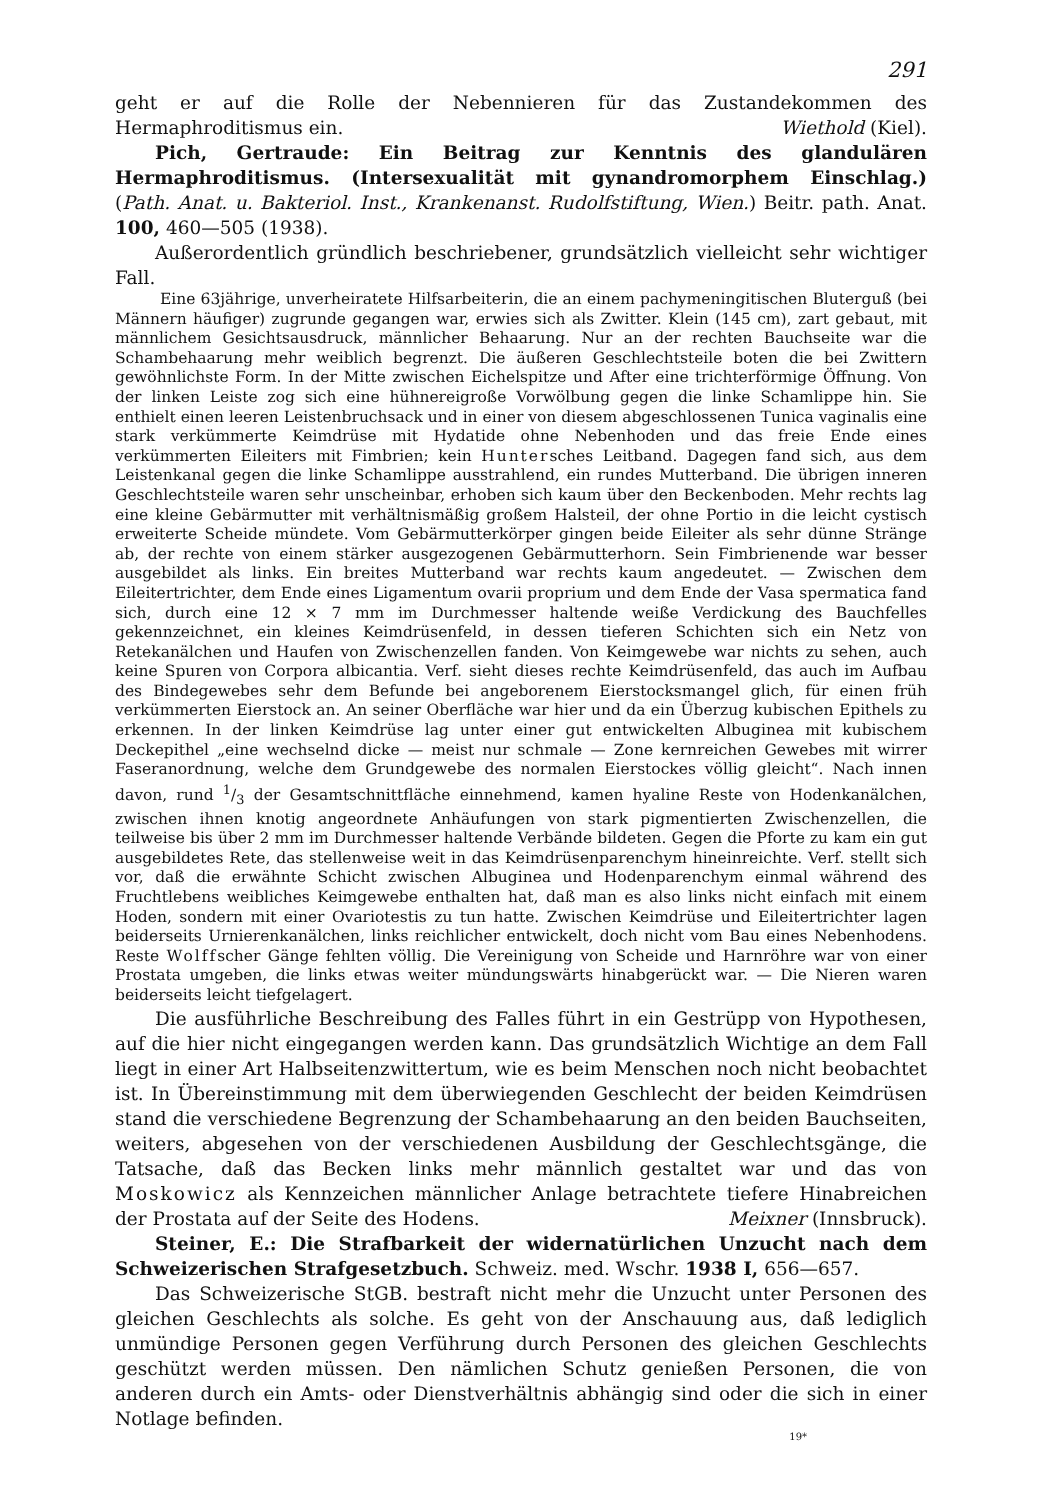291
geht er auf die Rolle der Nebennieren für das Zustandekommen des Hermaphroditismus ein. Wiethold (Kiel).
Pich, Gertraude: Ein Beitrag zur Kenntnis des glandulären Hermaphroditismus. (Intersexualität mit gynandromorphem Einschlag.) (Path. Anat. u. Bakteriol. Inst., Krankenanst. Rudolfstiftung, Wien.) Beitr. path. Anat. 100, 460—505 (1938).
Außerordentlich gründlich beschriebener, grundsätzlich vielleicht sehr wichtiger Fall.
Eine 63jährige, unverheiratete Hilfsarbeiterin, die an einem pachymeningitischen Bluterguß (bei Männern häufiger) zugrunde gegangen war, erwies sich als Zwitter. Klein (145 cm), zart gebaut, mit männlichem Gesichtsausdruck, männlicher Behaarung. Nur an der rechten Bauchseite war die Schambehaarung mehr weiblich begrenzt. Die äußeren Geschlechtsteile boten die bei Zwittern gewöhnlichste Form. In der Mitte zwischen Eichelspitze und After eine trichterförmige Öffnung. Von der linken Leiste zog sich eine hühnereigroße Vorwölbung gegen die linke Schamlippe hin. Sie enthielt einen leeren Leistenbruchsack und in einer von diesem abgeschlossenen Tunica vaginalis eine stark verkümmerte Keimdrüse mit Hydatide ohne Nebenhoden und das freie Ende eines verkümmerten Eileiters mit Fimbrien; kein Huntersches Leitband. Dagegen fand sich, aus dem Leistenkanal gegen die linke Schamlippe ausstrahlend, ein rundes Mutterband. Die übrigen inneren Geschlechtsteile waren sehr unscheinbar, erhoben sich kaum über den Beckenboden. Mehr rechts lag eine kleine Gebärmutter mit verhältnismäßig großem Halsteil, der ohne Portio in die leicht cystisch erweiterte Scheide mündete. Vom Gebärmutterkörper gingen beide Eileiter als sehr dünne Stränge ab, der rechte von einem stärker ausgezogenen Gebärmutterhorn. Sein Fimbrienende war besser ausgebildet als links. Ein breites Mutterband war rechts kaum angedeutet. — Zwischen dem Eileitertrichter, dem Ende eines Ligamentum ovarii proprium und dem Ende der Vasa spermatica fand sich, durch eine 12 × 7 mm im Durchmesser haltende weiße Verdickung des Bauchfelles gekennzeichnet, ein kleines Keimdrüsenfeld, in dessen tieferen Schichten sich ein Netz von Retekanälchen und Haufen von Zwischenzellen fanden. Von Keimgewebe war nichts zu sehen, auch keine Spuren von Corpora albicantia. Verf. sieht dieses rechte Keimdrüsenfeld, das auch im Aufbau des Bindegewebes sehr dem Befunde bei angeborenem Eierstocksmangel glich, für einen früh verkümmerten Eierstock an. An seiner Oberfläche war hier und da ein Überzug kubischen Epithels zu erkennen. In der linken Keimdrüse lag unter einer gut entwickelten Albuginea mit kubischem Deckepithel „eine wechselnd dicke — meist nur schmale — Zone kernreichen Gewebes mit wirrer Faseranordnung, welche dem Grundgewebe des normalen Eierstockes völlig gleicht“. Nach innen davon, rund 1/3 der Gesamtschnittfläche einnehmend, kamen hyaline Reste von Hodenkanälchen, zwischen ihnen knotig angeordnete Anhäufungen von stark pigmentierten Zwischenzellen, die teilweise bis über 2 mm im Durchmesser haltende Verbände bildeten. Gegen die Pforte zu kam ein gut ausgebildetes Rete, das stellenweise weit in das Keimdrüsenparenchym hineinreichte. Verf. stellt sich vor, daß die erwähnte Schicht zwischen Albuginea und Hodenparenchym einmal während des Fruchtlebens weibliches Keimgewebe enthalten hat, daß man es also links nicht einfach mit einem Hoden, sondern mit einer Ovariotestis zu tun hatte. Zwischen Keimdrüse und Eileitertrichter lagen beiderseits Urnierenkanälchen, links reichlicher entwickelt, doch nicht vom Bau eines Nebenhodens. Reste Wolffscher Gänge fehlten völlig. Die Vereinigung von Scheide und Harnröhre war von einer Prostata umgeben, die links etwas weiter mündungswärts hinabgerückt war. — Die Nieren waren beiderseits leicht tiefgelagert.
Die ausführliche Beschreibung des Falles führt in ein Gestrüpp von Hypothesen, auf die hier nicht eingegangen werden kann. Das grundsätzlich Wichtige an dem Fall liegt in einer Art Halbseitenzwittertum, wie es beim Menschen noch nicht beobachtet ist. In Übereinstimmung mit dem überwiegenden Geschlecht der beiden Keimdrüsen stand die verschiedene Begrenzung der Schambehaarung an den beiden Bauchseiten, weiters, abgesehen von der verschiedenen Ausbildung der Geschlechtsgänge, die Tatsache, daß das Becken links mehr männlich gestaltet war und das von Moskowicz als Kennzeichen männlicher Anlage betrachtete tiefere Hinabreichen der Prostata auf der Seite des Hodens. Meixner (Innsbruck).
Steiner, E.: Die Strafbarkeit der widernatürlichen Unzucht nach dem Schweizerischen Strafgesetzbuch. Schweiz. med. Wschr. 1938 I, 656—657.
Das Schweizerische StGB. bestraft nicht mehr die Unzucht unter Personen des gleichen Geschlechts als solche. Es geht von der Anschauung aus, daß lediglich unmündige Personen gegen Verführung durch Personen des gleichen Geschlechts geschützt werden müssen. Den nämlichen Schutz genießen Personen, die von anderen durch ein Amts- oder Dienstverhältnis abhängig sind oder die sich in einer Notlage befinden.
19*